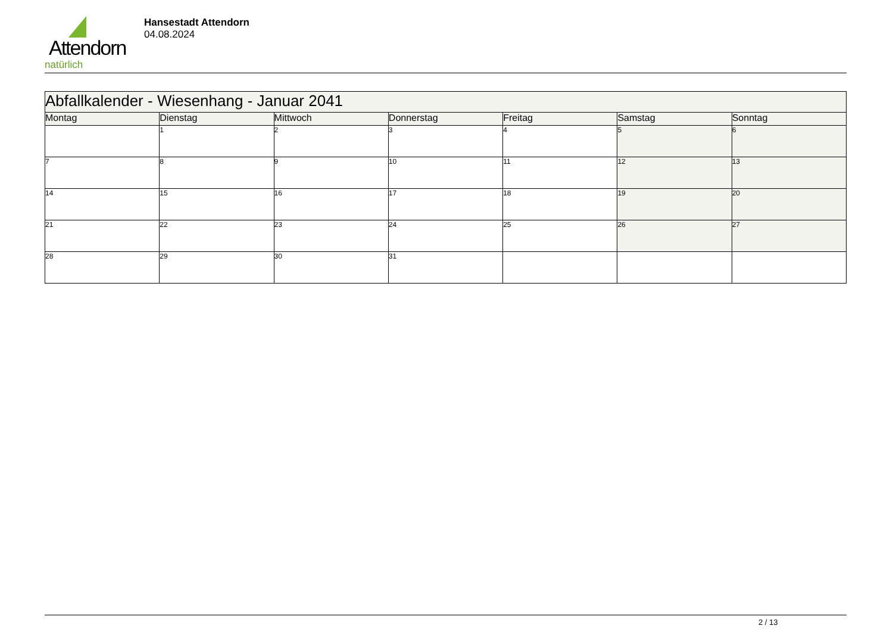Attendorn
natürlich
Hansestadt Attendorn
04.08.2024
| Abfallkalender - Wiesenhang - Januar 2041 | | | | | | |
| Montag | Dienstag | Mittwoch | Donnerstag | Freitag | Samstag | Sonntag |
| | 1 | 2 | 3 | 4 | 5 | 6 |
| 7 | 8 | 9 | 10 | 11 | 12 | 13 |
| 14 | 15 | 16 | 17 | 18 | 19 | 20 |
| 21 | 22 | 23 | 24 | 25 | 26 | 27 |
| 28 | 29 | 30 | 31 | | | |
2 / 13